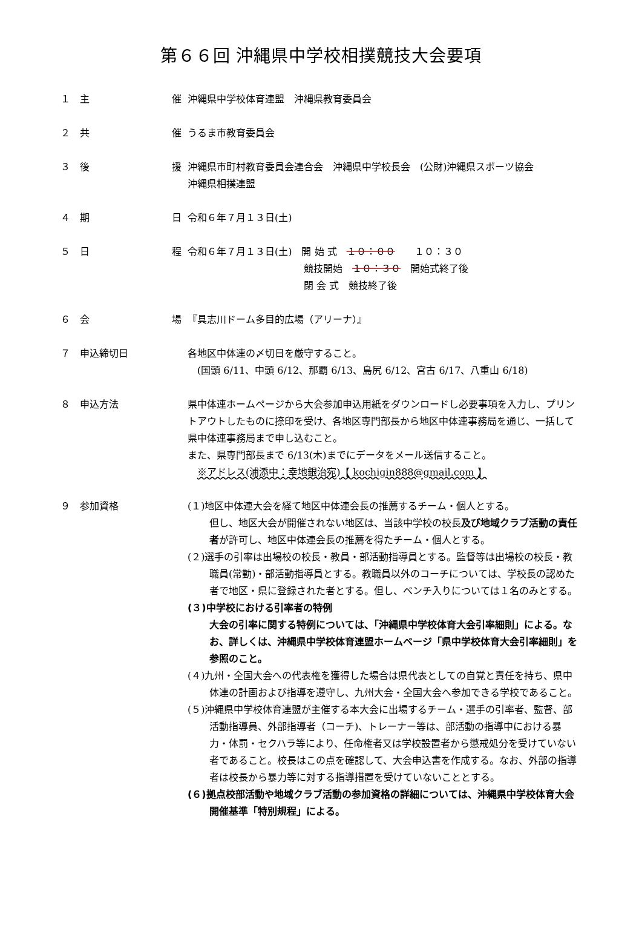第６６回 沖縄県中学校相撲競技大会要項
１　主 催
沖縄県中学校体育連盟　沖縄県教育委員会
２　共 催
うるま市教育委員会
３　後 援
沖縄県市町村教育委員会連合会　沖縄県中学校長会　(公財)沖縄県スポーツ協会
沖縄県相撲連盟
４　期 日
令和６年７月１３日(土)
５　日 程
令和６年７月１３日(土)　開 始 式　１０：００　　１０：３０
　　　　　　　　　　　　競技開始　１０：３０　開始式終了後
　　　　　　　　　　　　閉 会 式　競技終了後
６　会 場
『具志川ドーム多目的広場（アリーナ）』
７　申込締切日
各地区中体連の〆切日を厳守すること。
　(国頭 6/11、中頭 6/12、那覇 6/13、島尻 6/12、宮古 6/17、八重山 6/18)
８　申込方法
県中体連ホームページから大会参加申込用紙をダウンロードし必要事項を入力し、プリントアウトしたものに捺印を受け、各地区専門部長から地区中体連事務局を通じ、一括して県中体連事務局まで申し込むこと。
また、県専門部長まで 6/13(木)までにデータをメール送信すること。
　※アドレス(浦添中：幸地銀治宛)【 kochigin888@gmail.com 】
９　参加資格
(１)地区中体連大会を経て地区中体連会長の推薦するチーム・個人とする。
但し、地区大会が開催されない地区は、当該中学校の校長及び地域クラブ活動の責任者が許可し、地区中体連会長の推薦を得たチーム・個人とする。
(２)選手の引率は出場校の校長・教員・部活動指導員とする。監督等は出場校の校長・教職員(常勤)・部活動指導員とする。教職員以外のコーチについては、学校長の認めた者で地区・県に登録された者とする。但し、ベンチ入りについては１名のみとする。
(３)中学校における引率者の特例
大会の引率に関する特例については、「沖縄県中学校体育大会引率細則」による。なお、詳しくは、沖縄県中学校体育連盟ホームページ「県中学校体育大会引率細則」を参照のこと。
(４)九州・全国大会への代表権を獲得した場合は県代表としての自覚と責任を持ち、県中体連の計画および指導を遵守し、九州大会・全国大会へ参加できる学校であること。
(５)沖縄県中学校体育連盟が主催する本大会に出場するチーム・選手の引率者、監督、部活動指導員、外部指導者（コーチ)、トレーナー等は、部活動の指導中における暴力・体罰・セクハラ等により、任命権者又は学校設置者から懲戒処分を受けていない者であること。校長はこの点を確認して、大会申込書を作成する。なお、外部の指導者は校長から暴力等に対する指導措置を受けていないこととする。
(６)拠点校部活動や地域クラブ活動の参加資格の詳細については、沖縄県中学校体育大会開催基準「特別規程」による。